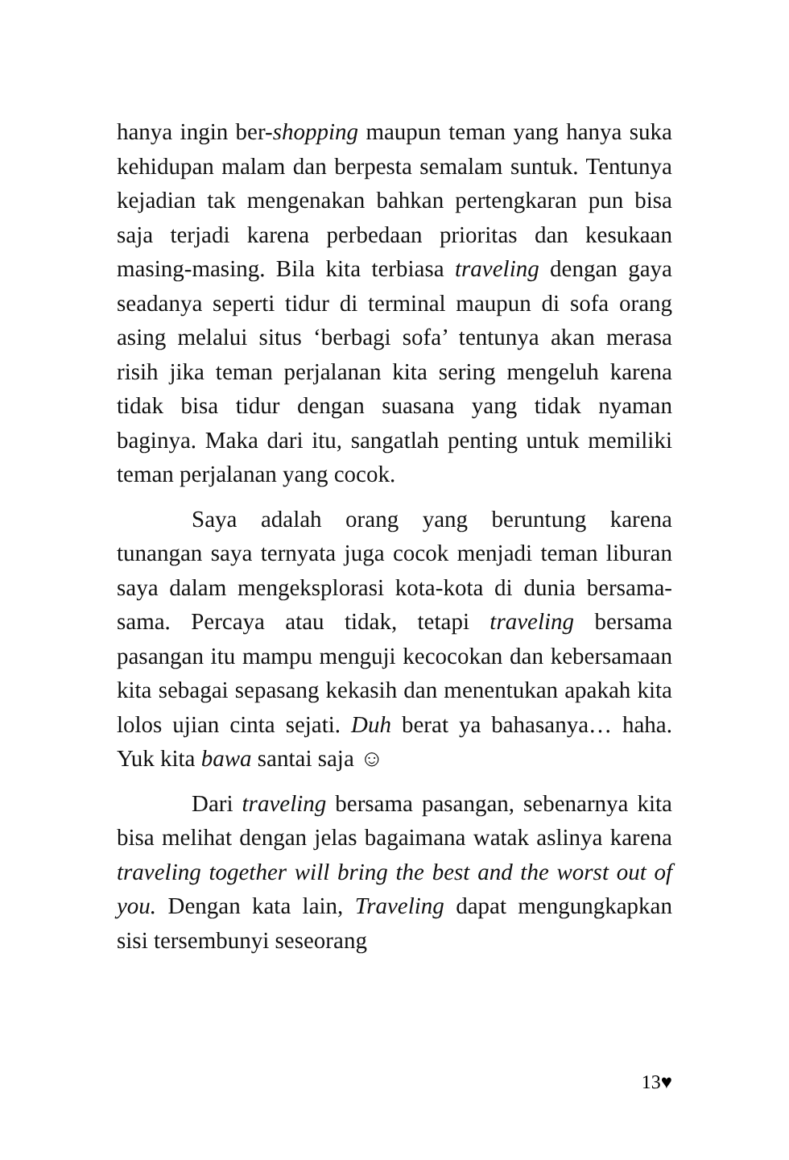hanya ingin ber-shopping maupun teman yang hanya suka kehidupan malam dan berpesta semalam suntuk. Tentunya kejadian tak mengenakan bahkan pertengkaran pun bisa saja terjadi karena perbedaan prioritas dan kesukaan masing-masing. Bila kita terbiasa traveling dengan gaya seadanya seperti tidur di terminal maupun di sofa orang asing melalui situs ‘berbagi sofa’ tentunya akan merasa risih jika teman perjalanan kita sering mengeluh karena tidak bisa tidur dengan suasana yang tidak nyaman baginya. Maka dari itu, sangatlah penting untuk memiliki teman perjalanan yang cocok.
Saya adalah orang yang beruntung karena tunangan saya ternyata juga cocok menjadi teman liburan saya dalam mengeksplorasi kota-kota di dunia bersama-sama. Percaya atau tidak, tetapi traveling bersama pasangan itu mampu menguji kecocokan dan kebersamaan kita sebagai sepasang kekasih dan menentukan apakah kita lolos ujian cinta sejati. Duh berat ya bahasanya… haha. Yuk kita bawa santai saja ☺
Dari traveling bersama pasangan, sebenarnya kita bisa melihat dengan jelas bagaimana watak aslinya karena traveling together will bring the best and the worst out of you. Dengan kata lain, Traveling dapat mengungkapkan sisi tersembunyi seseorang
13♥